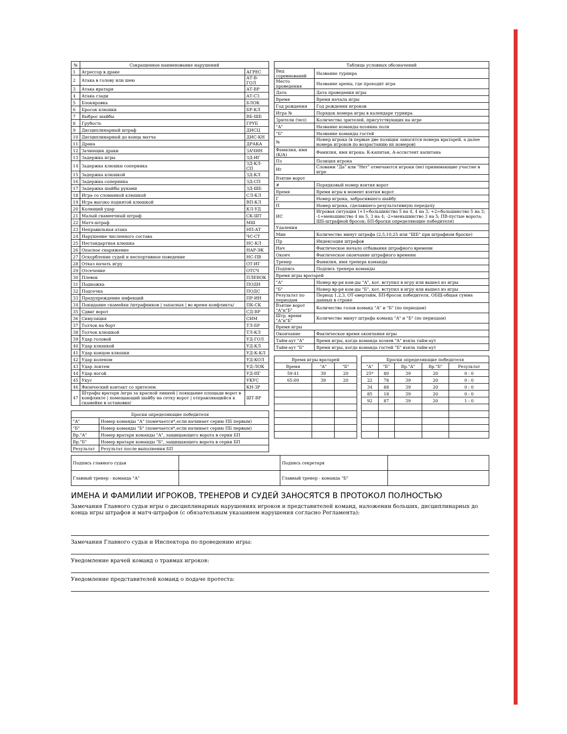| № | Сокращенное наименование нарушений | |
| --- | --- | --- |
| 1 | Агрессор в драке | АГРЕС |
| 2 | Атака в голову или шею | АТ-В-ГОЛ |
| 3 | Атака вратаря | АТ-ВР |
| 4 | Атака сзади | АТ-СЗ |
| 5 | Блокировка | БЛОК |
| 6 | Бросок клюшки | БР-КЛ |
| 7 | Выброс шайбы | ВБ-ШБ |
| 8 | Грубость | ГРУБ |
| 9 | Дисциплинарный штраф | ДИСЦ |
| 10 | Дисциплинарный до конца матча | ДИС-КН |
| 11 | Драка | ДРАКА |
| 12 | Зачинщик драки | ЗАЧИН |
| 13 | Задержка игры | ЗД-ИГ |
| 14 | Задержка клюшки соперника | ЗД-КЛ-СП |
| 15 | Задержка клюшкой | ЗД-КЛ |
| 16 | Задержка соперника | ЗД-СП |
| 17 | Задержка шайбы руками | ЗД-ШБ |
| 18 | Игра со сломанной клюшкой | СЛ-КЛ |
| 19 | Игра высоко поднятой клюшкой | ВП-КЛ |
| 20 | Колющий удар | КЛ-УД |
| 21 | Малый скамеечный штраф | СК-ШТ |
| 22 | Матч-штраф | МШ |
| 23 | Неправильная атака | НП-АТ |
| 24 | Нарушение численного состава | ЧС-СТ |
| 25 | Нестандартная клюшка | НС-КЛ |
| 26 | Опасное снаряжение | НАР-ЭК |
| 27 | Оскорбление судей и неспортивное поведение | НС-ПВ |
| 28 | Отказ начать игру | ОТ-ИГ |
| 29 | Отсечение | ОТСЧ |
| 30 | Плевок | ПЛЕВОК |
| 31 | Подножка | ПОДН |
| 32 | Подсечка | ПОДС |
| 33 | Предупреждение инфекций | ПР-ИН |
| 34 | Покидание скамейки /штрафников / запасных / во время конфликта/ | ПК-СК |
| 35 | Сдвиг ворот | СД-ВР |
| 36 | Симуляция | СИМ |
| 37 | Толчок на борт | ТЛ-БР |
| 38 | Толчок клюшкой | ТЛ-КЛ |
| 39 | Удар головой | УД-ГОЛ |
| 40 | Удар клюшкой | УД-КЛ |
| 41 | Удар концом клюшки | УД-К-КЛ |
| 42 | Удар коленом | УД-КОЛ |
| 43 | Удар локтем | УД-ЛОК |
| 44 | Удар ногой | УД-НГ |
| 45 | Укус | УКУС |
| 46 | Физический контакт со зрителем | КН-ЗР |
| 47 | Штрафы вратаря /игра за красной линией / покидание площади ворот в конфликте / помещающий шайбу на сетку ворот / отправляющийся к скамейке в остановке/ | ШТ-ВР |
| Броски определяющие победителя | |
| --- | --- |
| "А" | Номер команды "А" (помечается*,если начинает серию ПБ первым) |
| "Б" | Номер команды "Б" (помечается*,если начинает серию ПБ первым) |
| Вр."А" | Номер вратаря команды "А", защищающего ворота в серии БП |
| Вр."Б" | Номер вратаря команды "Б", защищающего ворота в серии БП |
| Результат | Результат после выполнения БП |
| Таблица условных обозначений | |
| --- | --- |
| Вид соревнований | Название турнира |
| Место проведения | Название арены, где проходит игра |
| Дата | Дата проведения игры |
| Время | Время начала игры |
| Год рождения | Год рождения игроков |
| Игра № | Порядок номера игры в календаре турнира |
| Зрители (чел) | Количество зрителей, присутствующих на игре |
| "А" | Название команды-хозяина поля |
| "Б" | Название команды гостей |
| № | Номер игрока (в первые две позиции заносятся номера вратарей, а далее номера игроков по возрастанию их номеров) |
| Фамилия, имя (К/А) | Фамилия, имя игрока; К-капитан, А-ассистент капитана |
| Пз | Позиция игрока |
| Иг | Словами "Да" или "Нет" отмечаются игроки (не) принимающие участие в игре |
| Взятие ворот | |
| # | Порядковый номер взятия ворот |
| Время | Время игры в момент взятия ворот |
| Г | Номер игрока, забросившего шайбу |
| П | Номер игрока, сделавшего результативную передачу |
| ИС | Игровая ситуация (+1=большинство 5 на 4, 4 на 3; +2=большинство 5 на 3; -1=меньшинство 4 на 5, 3 на 4; -2=меньшинство 3 на 5; ПВ-пустые ворота; ШБ-штрафной бросок; БП-броски определяющие победителя) |
| Удаления | |
| Мин | Количество минут штрафа (2,5,10,25 или "ШБ" при штрафном броске) |
| Пр | Индексация штрафов |
| Нач | Фактическое начало отбывания штрафного времени |
| Оконч | Фактическое окончание штрафного времени |
| Тренер | Фамилия, имя тренера команды |
| Подпись | Подпись тренера команды |
| Время игры вратарей | |
| "А" | Номер вр-ря ком-ды "А", кот. вступил в игру или вышел из игры |
| "Б" | Номер вр-ря ком-ды "Б", кот. вступил в игру или вышел из игры |
| Результат по периодам | Период 1,2,3, ОТ-овертайм, БП-бросок победителя, ОБЩ-общая сумма данных в строке |
| Взятие ворот "А"и"Б" | Количество голов команд "А" и "Б" (по периодам) |
| Штр. время "А"и"Б" | Количество минут штрафа команд "А" и "Б" (по периодам) |
| Время игры | |
| Окончание | Фактическое время окончания игры |
| Тайм-аут "А" | Время игры, когда команда хозяев "А" взяла тайм-аут |
| Тайм-аут "Б" | Время игры, когда команда гостей "Б" взяла тайм-аут |
| Время игры вратарей | | |
| --- | --- | --- |
| Время | "А" | "Б" |
| 59:41 | 39 | 20 |
| 65:00 | 39 | 20 |
| Броски определяющие победителя | | | | |
| --- | --- | --- | --- | --- |
| "А" | "Б" | Вр."А" | Вр."Б" | Результат |
| 25* | 80 | 39 | 20 | 0 : 0 |
| 22 | 78 | 39 | 20 | 0 : 0 |
| 34 | 88 | 39 | 20 | 0 : 0 |
| 85 | 18 | 39 | 20 | 0 : 0 |
| 92 | 87 | 39 | 20 | 1 : 0 |
| Подпись главного судьи | | Подпись секретаря | |
| Главный тренер - команда "А" | | Главный тренер - команда "Б" | |
ИМЕНА И ФАМИЛИИ ИГРОКОВ, ТРЕНЕРОВ И СУДЕЙ ЗАНОСЯТСЯ В ПРОТОКОЛ ПОЛНОСТЬЮ
Замечания Главного судьи игры о дисциплинарных нарушениях игроков и представителей команд, наложении больших, дисциплинарных до конца игры штрафов и матч-штрафов (с обязательным указанием нарушения согласно Регламента):
Замечания Главного судьи и Инспектора по проведению игры:
Уведомление врачей команд о травмах игроков:
Уведомление представителей команд о подаче протеста: